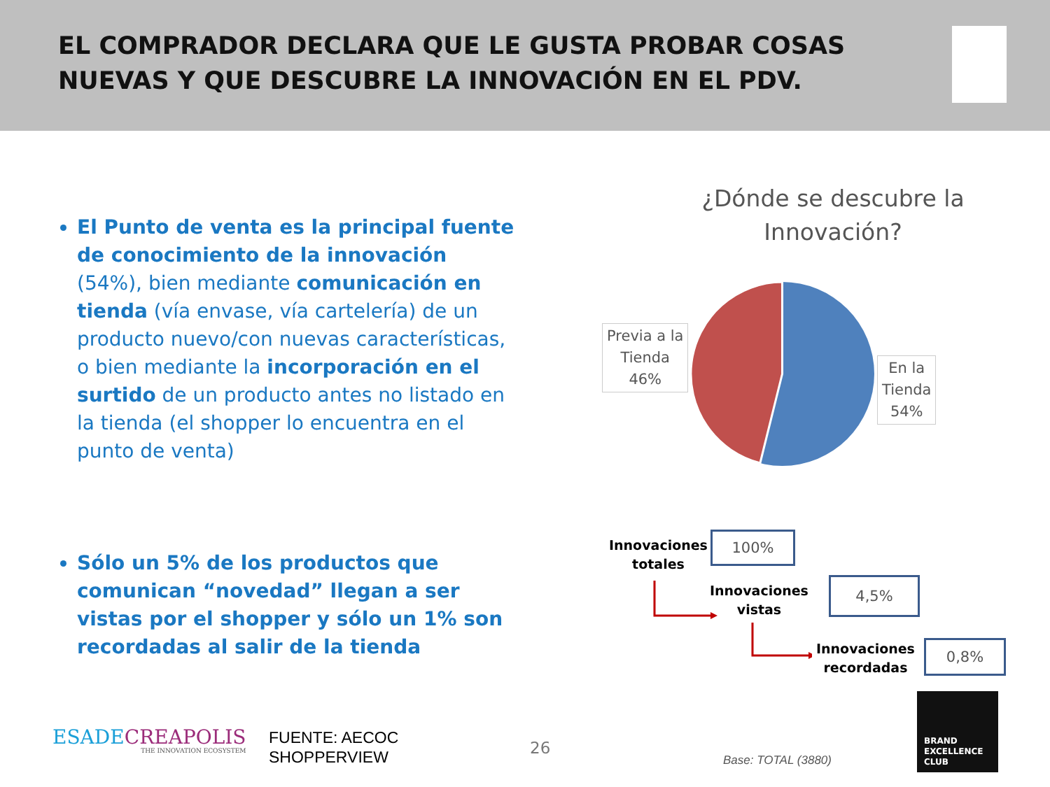EL COMPRADOR DECLARA QUE LE GUSTA PROBAR COSAS NUEVAS Y QUE DESCUBRE LA INNOVACIÓN EN EL PDV.
El Punto de venta es la principal fuente de conocimiento de la innovación (54%), bien mediante comunicación en tienda (vía envase, vía cartelería) de un producto nuevo/con nuevas características, o bien mediante la incorporación en el surtido de un producto antes no listado en la tienda (el shopper lo encuentra en el punto de venta)
Sólo un 5% de los productos que comunican “novedad” llegan a ser vistas por el shopper y sólo un 1% son recordadas al salir de la tienda
¿Dónde se descubre la Innovación?
Previa a la
Tienda
46%
En la
Tienda
54%
Innovaciones
totales
100%
Innovaciones
vistas
4,5%
Innovaciones
recordadas
0,8%
ESADECREAPOLIS
THE INNOVATION ECOSYSTEM
FUENTE: AECOC
SHOPPERVIEW
26
Base: TOTAL (3880)
BRAND
EXCELLENCE
CLUB